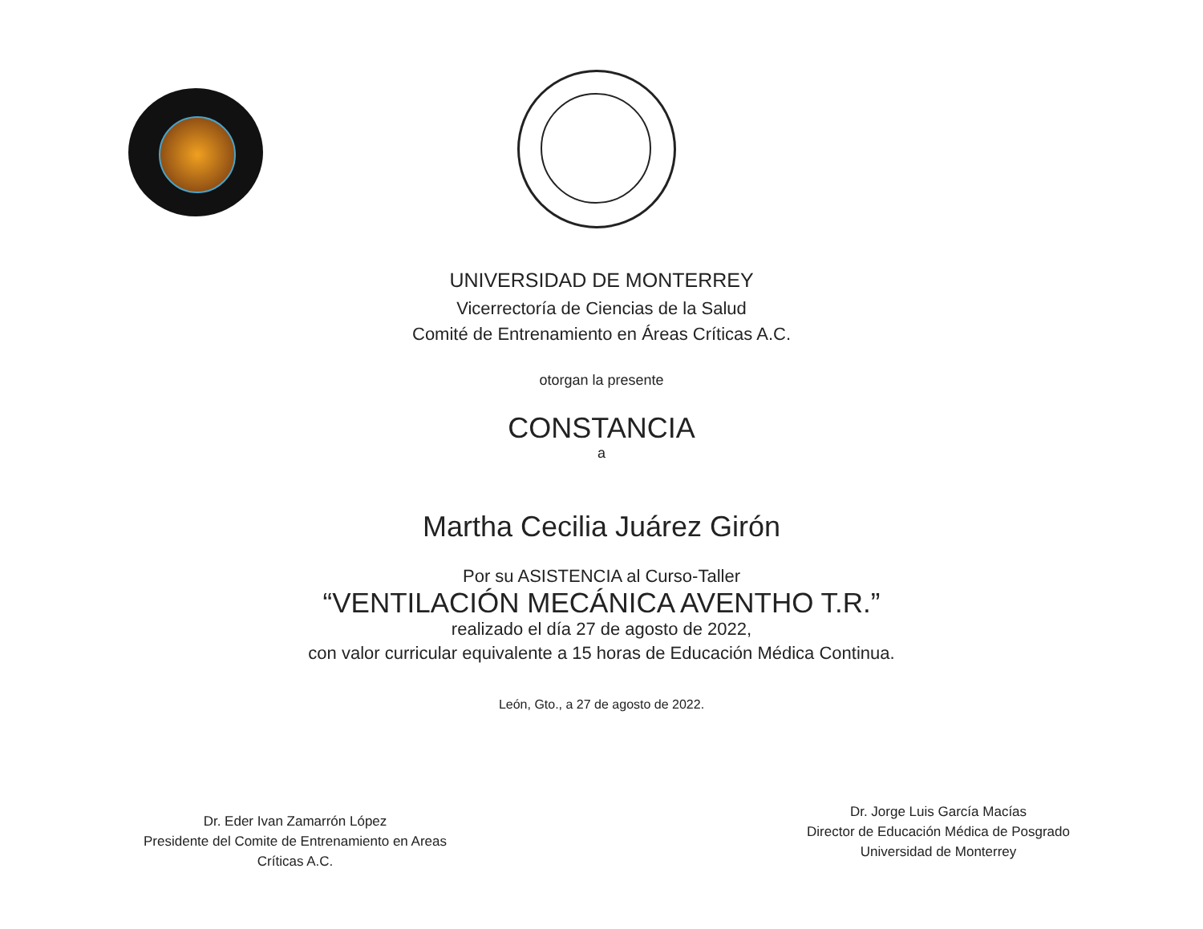UNIVERSIDAD DE MONTERREY
Vicerrectoría de Ciencias de la Salud
Comité de Entrenamiento en Áreas Críticas A.C.
otorgan la presente
CONSTANCIA
a
Martha Cecilia Juárez Girón
Por su ASISTENCIA al Curso-Taller
“VENTILACIÓN MECÁNICA AVENTHO T.R.”
realizado el día 27 de agosto de 2022,
con valor curricular equivalente a 15 horas de Educación Médica Continua.
León, Gto., a 27 de agosto de 2022.
Dr. Eder Ivan Zamarrón López
Presidente del Comite de Entrenamiento en Areas Críticas A.C.
Dr. Jorge Luis García Macías
Director de Educación Médica de Posgrado
Universidad de Monterrey